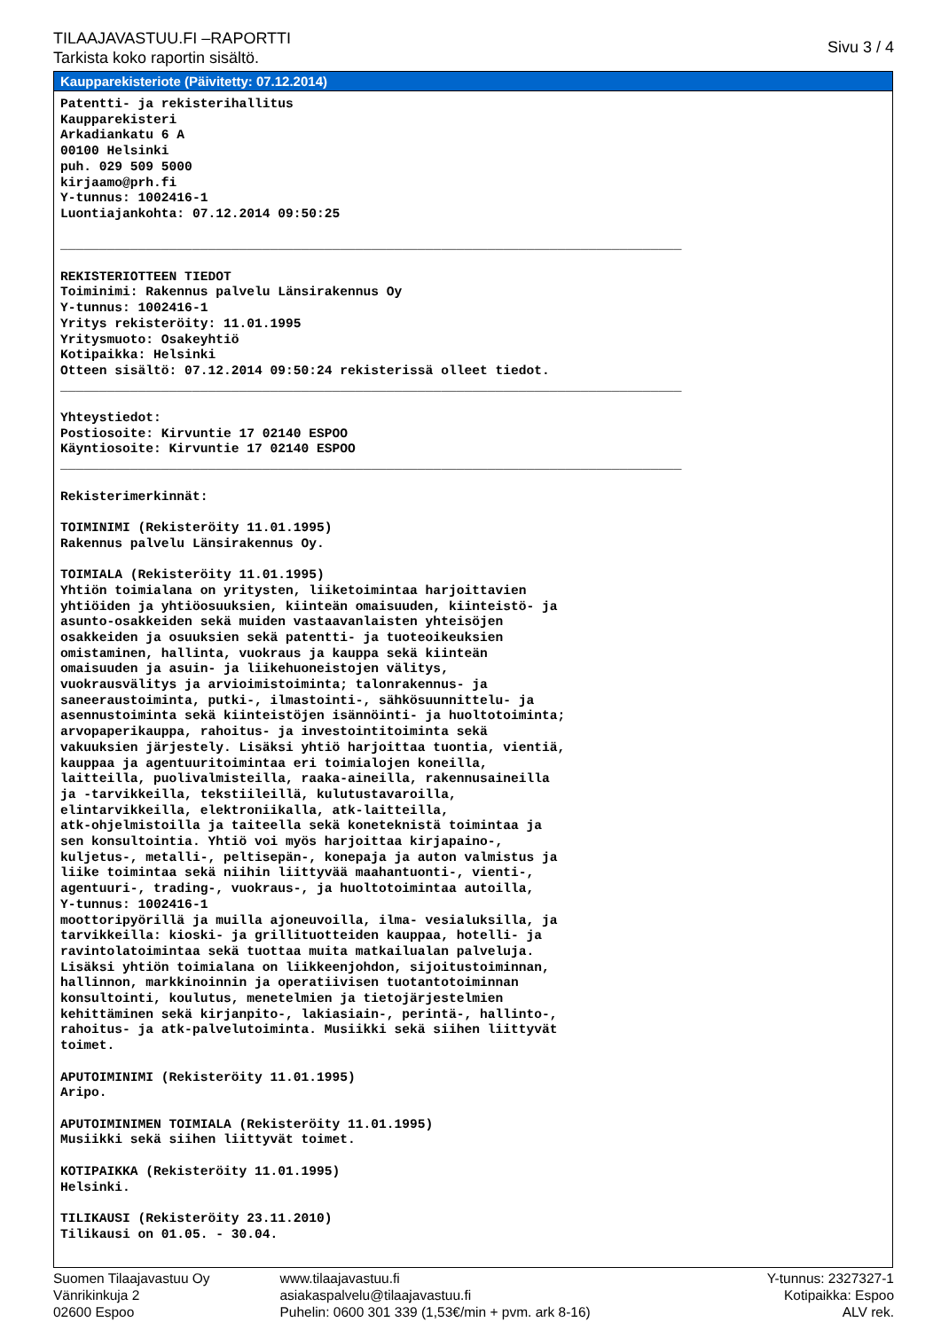TILAAJAVASTUU.FI –RAPORTTI
Tarkista koko raportin sisältö.
Sivu 3 / 4
Kaupparekisteriote (Päivitetty: 07.12.2014)
Patentti- ja rekisterihallitus
Kaupparekisteri
Arkadiankatu 6 A
00100 Helsinki
puh. 029 509 5000
kirjaamo@prh.fi
Y-tunnus: 1002416-1
Luontiajankohta: 07.12.2014 09:50:25

________________________________________________________________________________

REKISTERIOTTEEN TIEDOT
Toiminimi: Rakennus palvelu Länsirakennus Oy
Y-tunnus: 1002416-1
Yritys rekisteröity: 11.01.1995
Yritysmuoto: Osakeyhtiö
Kotipaikka: Helsinki
Otteen sisältö: 07.12.2014 09:50:24 rekisterissä olleet tiedot.
________________________________________________________________________________

Yhteystiedot:
Postiosoite: Kirvuntie 17 02140 ESPOO
Käyntiosoite: Kirvuntie 17 02140 ESPOO
________________________________________________________________________________

Rekisterimerkinnät:

TOIMINIMI (Rekisteröity 11.01.1995)
Rakennus palvelu Länsirakennus Oy.

TOIMIALA (Rekisteröity 11.01.1995)
Yhtiön toimialana on yritysten, liiketoimintaa harjoittavien
yhtiöiden ja yhtiöosuuksien, kiinteän omaisuuden, kiinteistö- ja
asunto-osakkeiden sekä muiden vastaavanlaisten yhteisöjen
osakkeiden ja osuuksien sekä patentti- ja tuoteoikeuksien
omistaminen, hallinta, vuokraus ja kauppa sekä kiinteän
omaisuuden ja asuin- ja liikehuoneistojen välitys,
vuokrausvälitys ja arvioimistoiminta; talonrakennus- ja
saneeraustoiminta, putki-, ilmastointi-, sähkösuunnittelu- ja
asennustoiminta sekä kiinteistöjen isännöinti- ja huoltotoiminta;
arvopaperikauppa, rahoitus- ja investointitoiminta sekä
vakuuksien järjestely. Lisäksi yhtiö harjoittaa tuontia, vientiä,
kauppaa ja agentuuritoimintaa eri toimialojen koneilla,
laitteilla, puolivalmisteilla, raaka-aineilla, rakennusaineilla
ja -tarvikkeilla, tekstiileillä, kulutustavaroilla,
elintarvikkeilla, elektroniikalla, atk-laitteilla,
atk-ohjelmistoilla ja taiteella sekä koneteknistä toimintaa ja
sen konsultointia. Yhtiö voi myös harjoittaa kirjapaino-,
kuljetus-, metalli-, peltisepän-, konepaja ja auton valmistus ja
liike toimintaa sekä niihin liittyvää maahantuonti-, vienti-,
agentuuri-, trading-, vuokraus-, ja huoltotoimintaa autoilla,
Y-tunnus: 1002416-1
moottoripyörillä ja muilla ajoneuvoilla, ilma- vesialuksilla, ja
tarvikkeilla: kioski- ja grillituotteiden kauppaa, hotelli- ja
ravintolatoimintaa sekä tuottaa muita matkailualan palveluja.
Lisäksi yhtiön toimialana on liikkeenjohdon, sijoitustoiminnan,
hallinnon, markkinoinnin ja operatiivisen tuotantotoiminnan
konsultointi, koulutus, menetelmien ja tietojärjestelmien
kehittäminen sekä kirjanpito-, lakiasiain-, perintä-, hallinto-,
rahoitus- ja atk-palvelutoiminta. Musiikki sekä siihen liittyvät
toimet.

APUTOIMINIMI (Rekisteröity 11.01.1995)
Aripo.

APUTOIMINIMEN TOIMIALA (Rekisteröity 11.01.1995)
Musiikki sekä siihen liittyvät toimet.

KOTIPAIKKA (Rekisteröity 11.01.1995)
Helsinki.

TILIKAUSI (Rekisteröity 23.11.2010)
Tilikausi on 01.05. - 30.04.
Suomen Tilaajavastuu Oy
Vänrikinkuja 2
02600 Espoo
www.tilaajavastuu.fi
asiakaspalvelu@tilaajavastuu.fi
Puhelin: 0600 301 339 (1,53€/min + pvm. ark 8-16)
Y-tunnus: 2327327-1
Kotipaikka: Espoo
ALV rek.